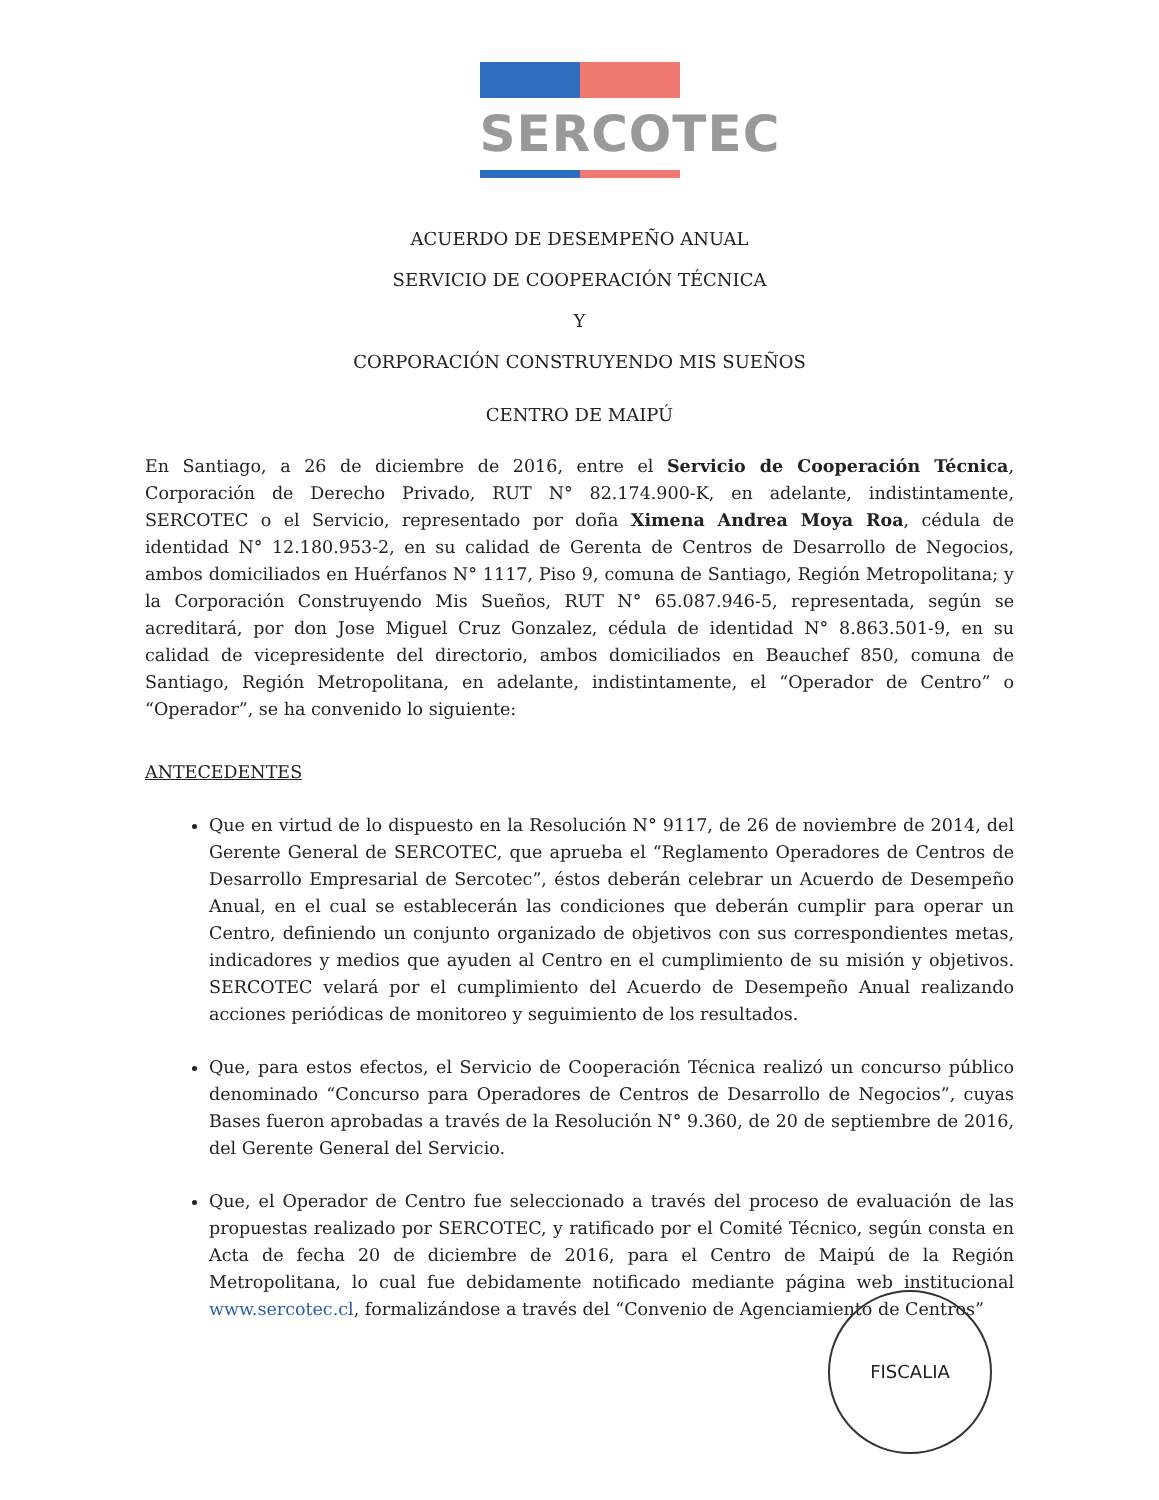SERCOTEC
ACUERDO DE DESEMPEÑO ANUAL
SERVICIO DE COOPERACIÓN TÉCNICA
Y
CORPORACIÓN CONSTRUYENDO MIS SUEÑOS
CENTRO DE MAIPÚ
En Santiago, a 26 de diciembre de 2016, entre el Servicio de Cooperación Técnica, Corporación de Derecho Privado, RUT N° 82.174.900-K, en adelante, indistintamente, SERCOTEC o el Servicio, representado por doña Ximena Andrea Moya Roa, cédula de identidad N° 12.180.953-2, en su calidad de Gerenta de Centros de Desarrollo de Negocios, ambos domiciliados en Huérfanos N° 1117, Piso 9, comuna de Santiago, Región Metropolitana; y la Corporación Construyendo Mis Sueños, RUT N° 65.087.946-5, representada, según se acreditará, por don Jose Miguel Cruz Gonzalez, cédula de identidad N° 8.863.501-9, en su calidad de vicepresidente del directorio, ambos domiciliados en Beauchef 850, comuna de Santiago, Región Metropolitana, en adelante, indistintamente, el “Operador de Centro” o “Operador”, se ha convenido lo siguiente:
ANTECEDENTES
Que en virtud de lo dispuesto en la Resolución N° 9117, de 26 de noviembre de 2014, del Gerente General de SERCOTEC, que aprueba el “Reglamento Operadores de Centros de Desarrollo Empresarial de Sercotec”, éstos deberán celebrar un Acuerdo de Desempeño Anual, en el cual se establecerán las condiciones que deberán cumplir para operar un Centro, definiendo un conjunto organizado de objetivos con sus correspondientes metas, indicadores y medios que ayuden al Centro en el cumplimiento de su misión y objetivos. SERCOTEC velará por el cumplimiento del Acuerdo de Desempeño Anual realizando acciones periódicas de monitoreo y seguimiento de los resultados.
Que, para estos efectos, el Servicio de Cooperación Técnica realizó un concurso público denominado “Concurso para Operadores de Centros de Desarrollo de Negocios”, cuyas Bases fueron aprobadas a través de la Resolución N° 9.360, de 20 de septiembre de 2016, del Gerente General del Servicio.
Que, el Operador de Centro fue seleccionado a través del proceso de evaluación de las propuestas realizado por SERCOTEC, y ratificado por el Comité Técnico, según consta en Acta de fecha 20 de diciembre de 2016, para el Centro de Maipú de la Región Metropolitana, lo cual fue debidamente notificado mediante página web institucional www.sercotec.cl, formalizándose a través del “Convenio de Agenciamiento de Centros”
FISCALIA